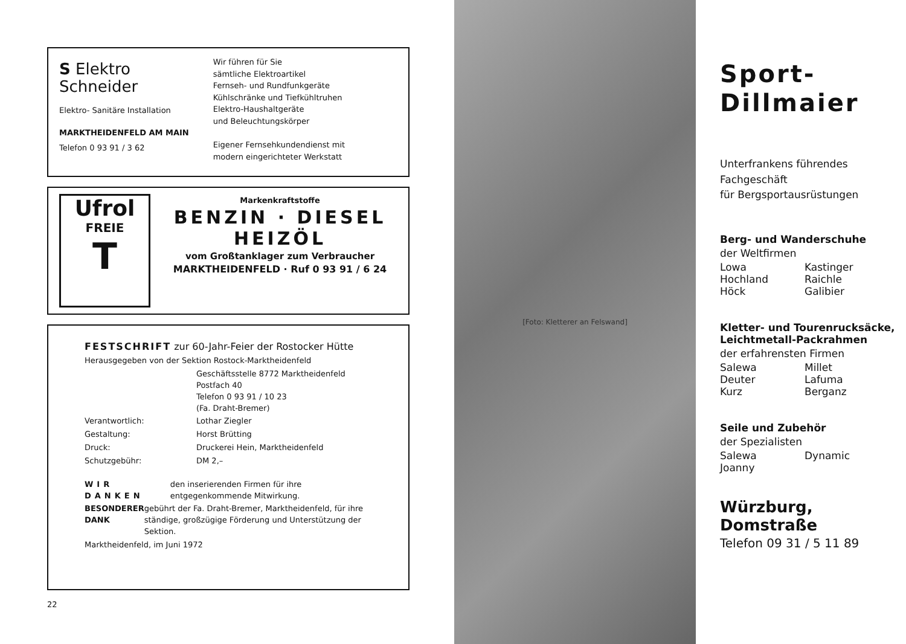S Elektro
Schneider
Elektro- Sanitäre Installation
MARKTHEIDENFELD AM MAIN
Telefon 0 93 91 / 3 62
Wir führen für Sie
sämtliche Elektroartikel
Fernseh- und Rundfunkgeräte
Kühlschränke und Tiefkühltruhen
Elektro-Haushaltgeräte
und Beleuchtungskörper
Eigener Fernsehkundendienst mit
modern eingerichteter Werkstatt
Ufrol
FREIE
T
Markenkraftstoffe
BENZIN · DIESEL
HEIZÖL
vom Großtanklager zum Verbraucher
MARKTHEIDENFELD · Ruf 0 93 91 / 6 24
FESTSCHRIFT zur 60-Jahr-Feier der Rostocker Hütte
Herausgegeben von der Sektion Rostock-Marktheidenfeld
Geschäftsstelle 8772 Marktheidenfeld
Postfach 40
Telefon 0 93 91 / 10 23
(Fa. Draht-Bremer)
Verantwortlich: Lothar Ziegler
Gestaltung: Horst Brütting
Druck: Druckerei Hein, Marktheidenfeld
Schutzgebühr: DM 2,–
WIR DANKEN den inserierenden Firmen für ihre entgegenkommende Mitwirkung.
BESONDERER DANK gebührt der Fa. Draht-Bremer, Marktheidenfeld, für ihre ständige, großzügige Förderung und Unterstützung der Sektion.
Marktheidenfeld, im Juni 1972
22
[Foto: Kletterer an Felswand]
Sport-
Dillmaier
Unterfrankens führendes
Fachgeschäft
für Bergsportausrüstungen
Berg- und Wanderschuhe
der Weltfirmen
Lowa Kastinger
Hochland Raichle
Höck Galibier
Kletter- und Tourenrucksäcke,
Leichtmetall-Packrahmen
der erfahrensten Firmen
Salewa Millet
Deuter Lafuma
Kurz Berganz
Seile und Zubehör
der Spezialisten
Salewa Dynamic
Joanny
Würzburg, Domstraße
Telefon 09 31 / 5 11 89